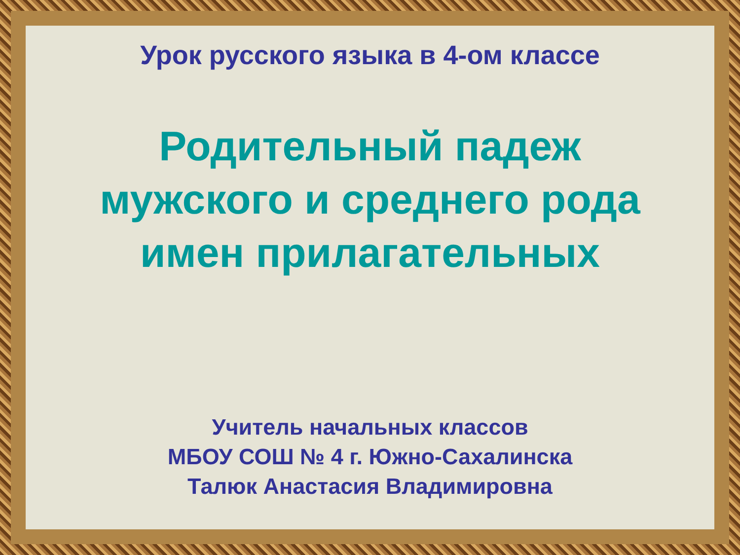Урок русского языка в 4-ом классе
Родительный падеж
мужского и среднего рода
имен прилагательных
Учитель начальных классов
МБОУ СОШ № 4 г. Южно-Сахалинска
Талюк Анастасия Владимировна